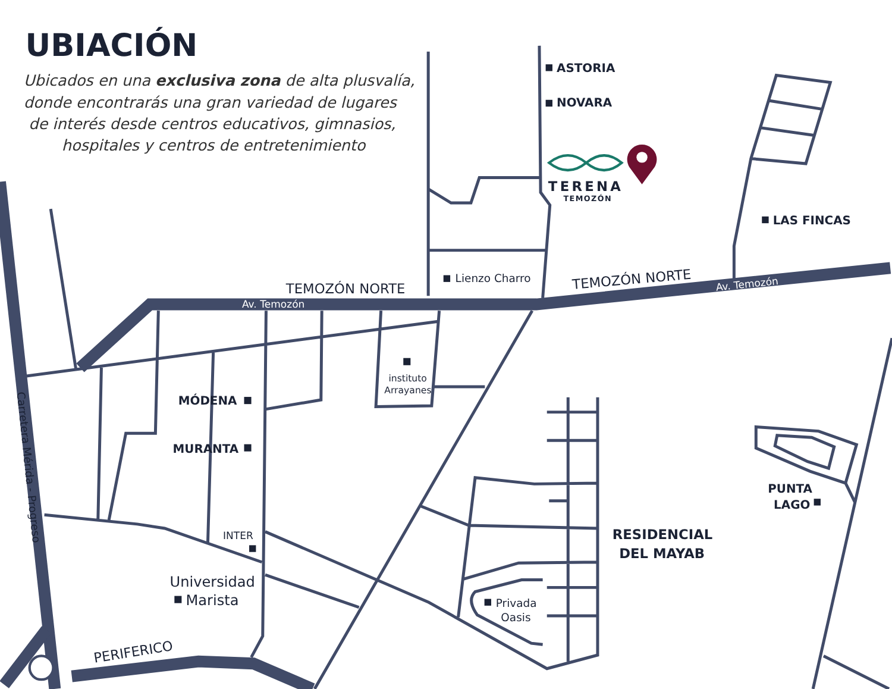UBIACIÓN
Ubicados en una exclusiva zona de alta plusvalía,
donde encontrarás una gran variedad de lugares
de interés desde centros educativos, gimnasios,
hospitales y centros de entretenimiento
ASTORIA
NOVARA
TERENA
TEMOZÓN
LAS FINCAS
TEMOZÓN NORTE
Lienzo Charro
TEMOZÓN NORTE
Av. Temozón
Av. Temozón
instituto
Arrayanes
MÓDENA
MURANTA
PUNTA
LAGO
INTER
RESIDENCIAL
DEL MAYAB
Universidad
Marista
Privada
Oasis
Carretera Mérida - Progreso
PERIFERICO